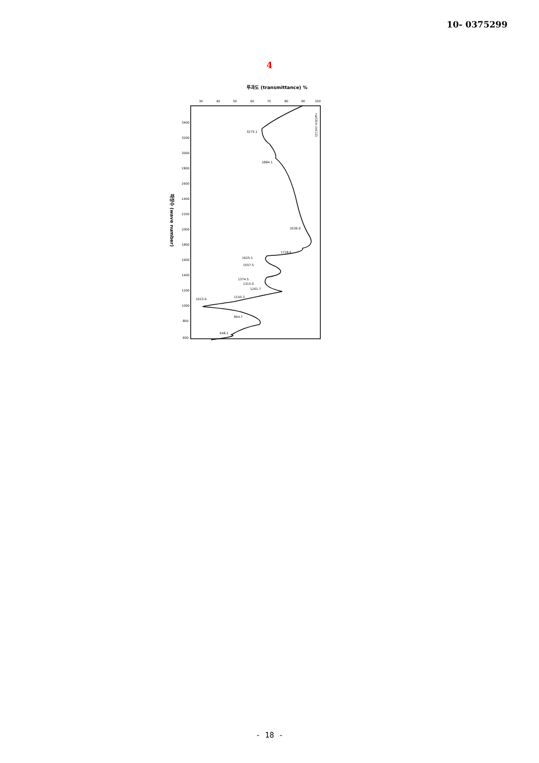10- 0375299
4
투과도 (transmittance) %
파장수 (wave number)
30
40
50
60
70
80
90
100
3400
3200
3000
2800
2600
2400
2200
2000
1800
1600
1400
1200
1000
800
600
3275.1
2884.1
2036.9
1728.6
1625.1
1557.5
1374.5
1315.0
1261.7
1150.3
1023.9
894.7
648.1
na52trn.txt(12)
- 18 -